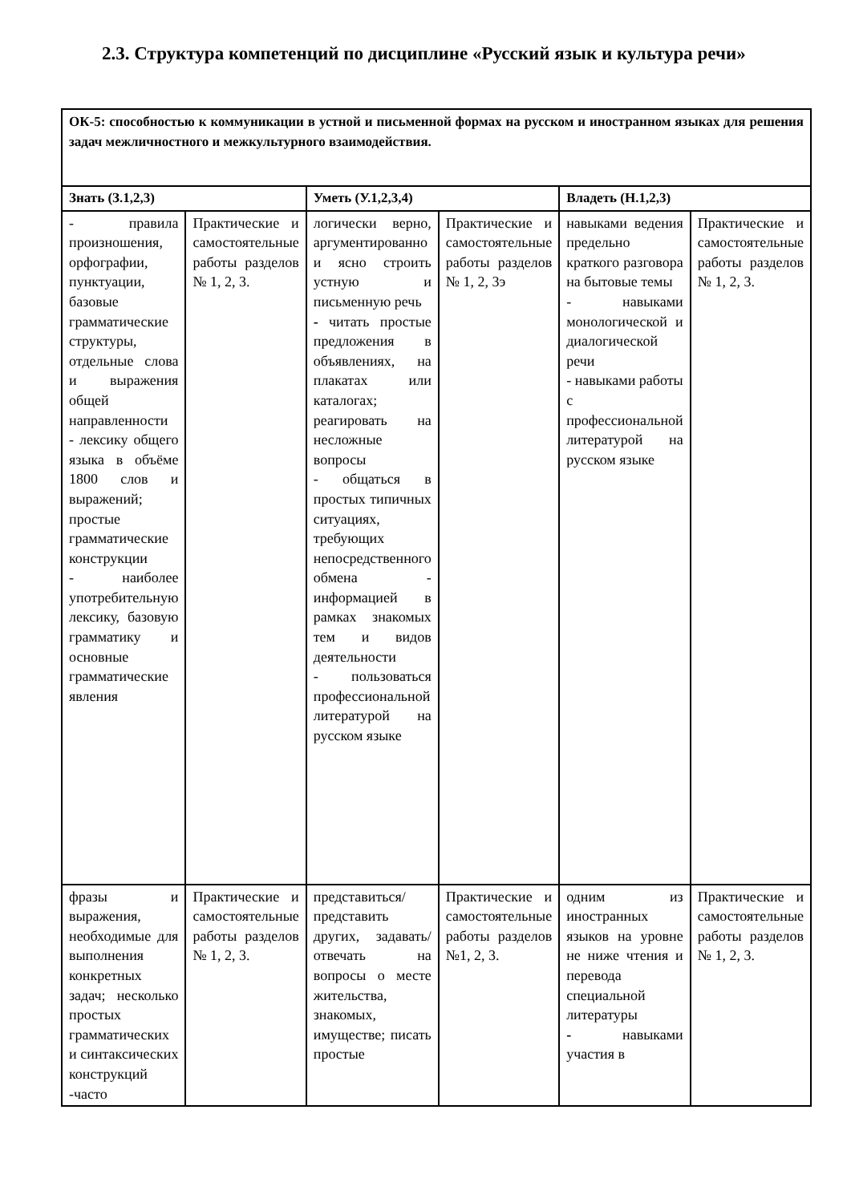2.3. Структура компетенций по дисциплине «Русский язык и культура речи»
| ОК-5: способностью к коммуникации в устной и письменной формах на русском и иностранном языках для решения задач межличностного и межкультурного взаимодействия. | | | | | |
| Знать (З.1,2,3) | | Уметь (У.1,2,3,4) | | Владеть (Н.1,2,3) | |
| - правила произношения, орфографии, пунктуации, базовые грамматические структуры, отдельные слова и выражения общей направленности - лексику общего языка в объёме 1800 слов и выражений; простые грамматические конструкции - наиболее употребительную лексику, базовую грамматику и основные грамматические явления | Практические и самостоятельные работы разделов № 1, 2, 3. | логически верно, аргументированно и ясно строить устную и письменную речь - читать простые предложения в объявлениях, на плакатах или каталогах; реагировать на несложные вопросы - общаться в простых типичных ситуациях, требующих непосредственного обмена - информацией в рамках знакомых тем и видов деятельности - пользоваться профессиональной литературой на русском языке | Практические и самостоятельные работы разделов № 1, 2, 3э | навыками ведения предельно краткого разговора на бытовые темы - навыками монологической и диалогической речи - навыками работы с профессиональной литературой на русском языке | Практические и самостоятельные работы разделов № 1, 2, 3. |
| фразы и выражения, необходимые для выполнения конкретных задач; несколько простых грамматических и синтаксических конструкций -часто | Практические и самостоятельные работы разделов № 1, 2, 3. | представиться/ представить других, задавать/ отвечать на вопросы о месте жительства, знакомых, имуществе; писать простые | Практические и самостоятельные работы разделов №1, 2, 3. | одним из иностранных языков на уровне не ниже чтения и перевода специальной литературы - навыками участия в | Практические и самостоятельные работы разделов № 1, 2, 3. |